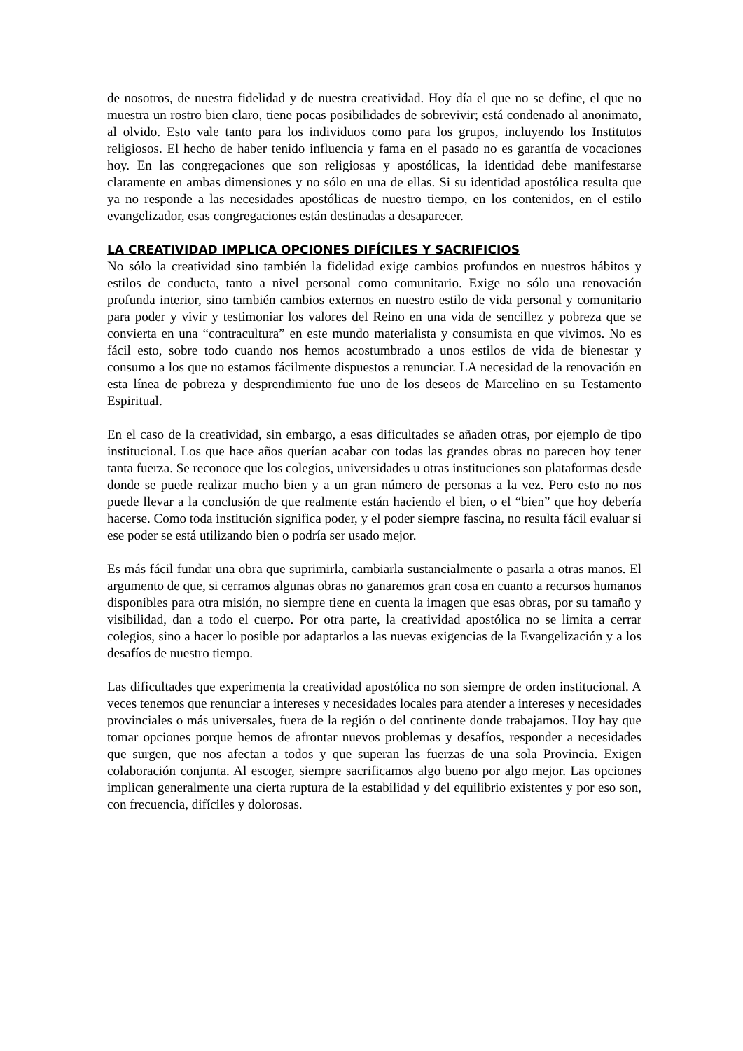de nosotros, de nuestra fidelidad y de nuestra creatividad. Hoy día el que no se define, el que no muestra un rostro bien claro, tiene pocas posibilidades de sobrevivir; está condenado al anonimato, al olvido. Esto vale tanto para los individuos como para los grupos, incluyendo los Institutos religiosos. El hecho de haber tenido influencia y fama en el pasado no es garantía de vocaciones hoy. En las congregaciones que son religiosas y apostólicas, la identidad debe manifestarse claramente en ambas dimensiones y no sólo en una de ellas. Si su identidad apostólica resulta que ya no responde a las necesidades apostólicas de nuestro tiempo, en los contenidos, en el estilo evangelizador, esas congregaciones están destinadas a desaparecer.
LA CREATIVIDAD IMPLICA OPCIONES DIFÍCILES Y SACRIFICIOS
No sólo la creatividad sino también la fidelidad exige cambios profundos en nuestros hábitos y estilos de conducta, tanto a nivel personal como comunitario. Exige no sólo una renovación profunda interior, sino también cambios externos en nuestro estilo de vida personal y comunitario para poder y vivir y testimoniar los valores del Reino en una vida de sencillez y pobreza que se convierta en una “contracultura” en este mundo materialista y consumista en que vivimos. No es fácil esto, sobre todo cuando nos hemos acostumbrado a unos estilos de vida de bienestar y consumo a los que no estamos fácilmente dispuestos a renunciar. LA necesidad de la renovación en esta línea de pobreza y desprendimiento fue uno de los deseos de Marcelino en su Testamento Espiritual.
En el caso de la creatividad, sin embargo, a esas dificultades se añaden otras, por ejemplo de tipo institucional. Los que hace años querían acabar con todas las grandes obras no parecen hoy tener tanta fuerza. Se reconoce que los colegios, universidades u otras instituciones son plataformas desde donde se puede realizar mucho bien y a un gran número de personas a la vez. Pero esto no nos puede llevar a la conclusión de que realmente están haciendo el bien, o el “bien” que hoy debería hacerse. Como toda institución significa poder, y el poder siempre fascina, no resulta fácil evaluar si ese poder se está utilizando bien o podría ser usado mejor.
Es más fácil fundar una obra que suprimirla, cambiarla sustancialmente o pasarla a otras manos. El argumento de que, si cerramos algunas obras no ganaremos gran cosa en cuanto a recursos humanos disponibles para otra misión, no siempre tiene en cuenta la imagen que esas obras, por su tamaño y visibilidad, dan a todo el cuerpo. Por otra parte, la creatividad apostólica no se limita a cerrar colegios, sino a hacer lo posible por adaptarlos a las nuevas exigencias de la Evangelización y a los desafíos de nuestro tiempo.
Las dificultades que experimenta la creatividad apostólica no son siempre de orden institucional. A veces tenemos que renunciar a intereses y necesidades locales para atender a intereses y necesidades provinciales o más universales, fuera de la región o del continente donde trabajamos. Hoy hay que tomar opciones porque hemos de afrontar nuevos problemas y desafíos, responder a necesidades que surgen, que nos afectan a todos y que superan las fuerzas de una sola Provincia. Exigen colaboración conjunta. Al escoger, siempre sacrificamos algo bueno por algo mejor. Las opciones implican generalmente una cierta ruptura de la estabilidad y del equilibrio existentes y por eso son, con frecuencia, difíciles y dolorosas.